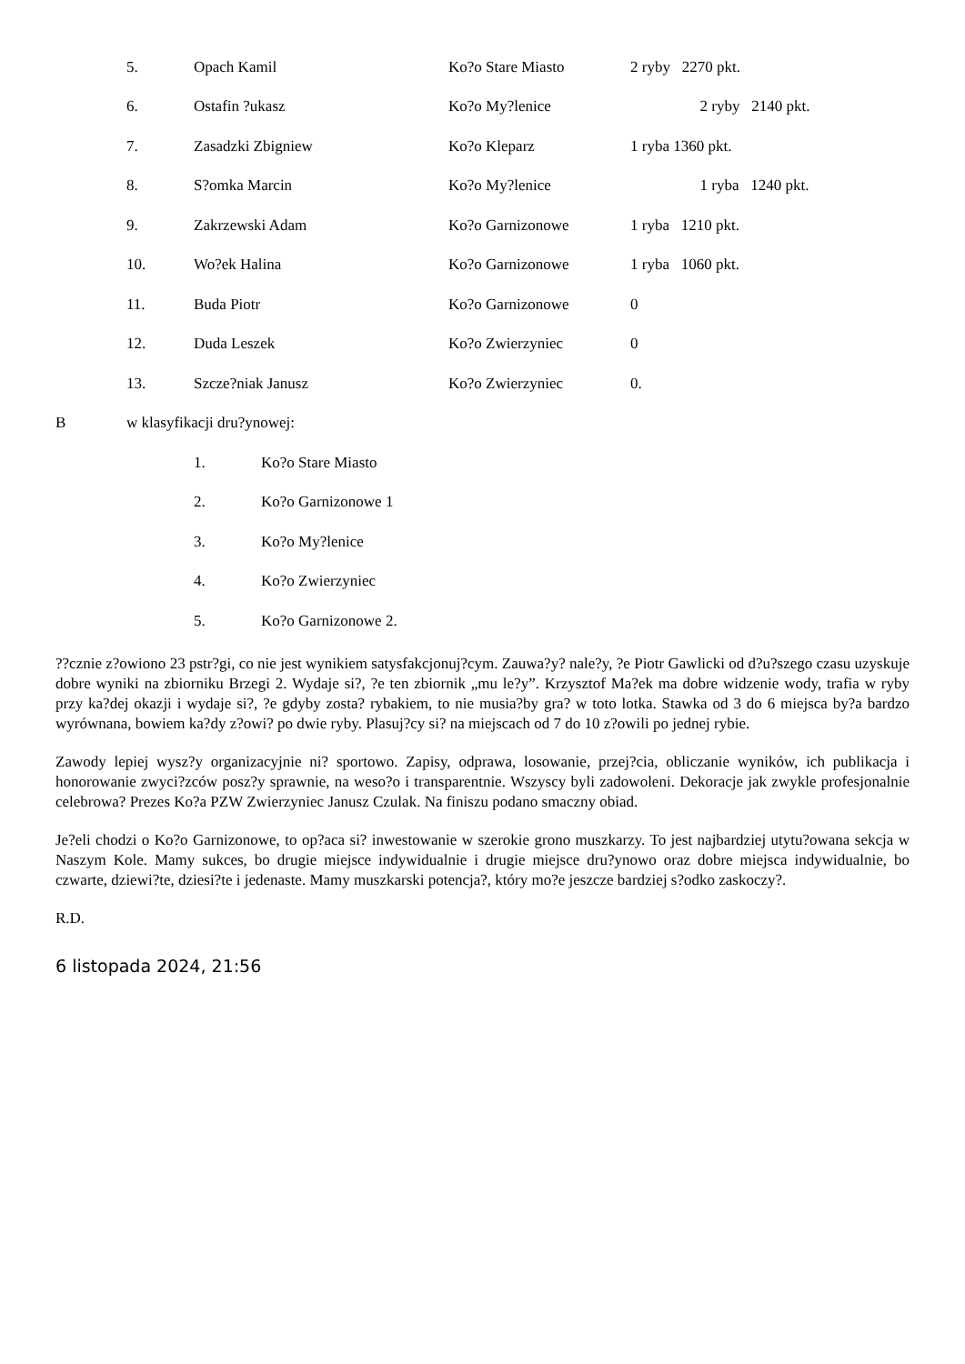5. Opach Kamil Ko?o Stare Miasto 2 ryby 2270 pkt.
6. Ostafin ?ukasz Ko?o My?lenice 2 ryby 2140 pkt.
7. Zasadzki Zbigniew Ko?o Kleparz 1 ryba 1360 pkt.
8. S?omka Marcin Ko?o My?lenice 1 ryba 1240 pkt.
9. Zakrzewski Adam Ko?o Garnizonowe 1 ryba 1210 pkt.
10. Wo?ek Halina Ko?o Garnizonowe 1 ryba 1060 pkt.
11. Buda Piotr Ko?o Garnizonowe 0
12. Duda Leszek Ko?o Zwierzyniec 0
13. Szcze?niak Janusz Ko?o Zwierzyniec 0.
Bw klasyfikacji dru?ynowej:
1. Ko?o Stare Miasto
2. Ko?o Garnizonowe 1
3. Ko?o My?lenice
4. Ko?o Zwierzyniec
5. Ko?o Garnizonowe 2.
??cznie z?owiono 23 pstr?gi, co nie jest wynikiem satysfakcjonuj?cym. Zauwa?y? nale?y, ?e Piotr Gawlicki od d?u?szego czasu uzyskuje dobre wyniki na zbiorniku Brzegi 2. Wydaje si?, ?e ten zbiornik „mu le?y”. Krzysztof Ma?ek ma dobre widzenie wody, trafia w ryby przy ka?dej okazji i wydaje si?, ?e gdyby zosta? rybakiem, to nie musia?by gra? w toto lotka. Stawka od 3 do 6 miejsca by?a bardzo wyrównana, bowiem ka?dy z?owi? po dwie ryby. Plasuj?cy si? na miejscach od 7 do 10 z?owili po jednej rybie.
Zawody lepiej wysz?y organizacyjnie ni? sportowo. Zapisy, odprawa, losowanie, przej?cia, obliczanie wyników, ich publikacja i honorowanie zwyci?zców posz?y sprawnie, na weso?o i transparentnie. Wszyscy byli zadowoleni. Dekoracje jak zwykle profesjonalnie celebrowa? Prezes Ko?a PZW Zwierzyniec Janusz Czulak. Na finiszu podano smaczny obiad.
Je?eli chodzi o Ko?o Garnizonowe, to op?aca si? inwestowanie w szerokie grono muszkarzy. To jest najbardziej utytu?owana sekcja w Naszym Kole. Mamy sukces, bo drugie miejsce indywidualnie i drugie miejsce dru?ynowo oraz dobre miejsca indywidualnie, bo czwarte, dziewi?te, dziesi?te i jedenaste. Mamy muszkarski potencja?, który mo?e jeszcze bardziej s?odko zaskoczy?.
R.D.
6 listopada 2024, 21:56